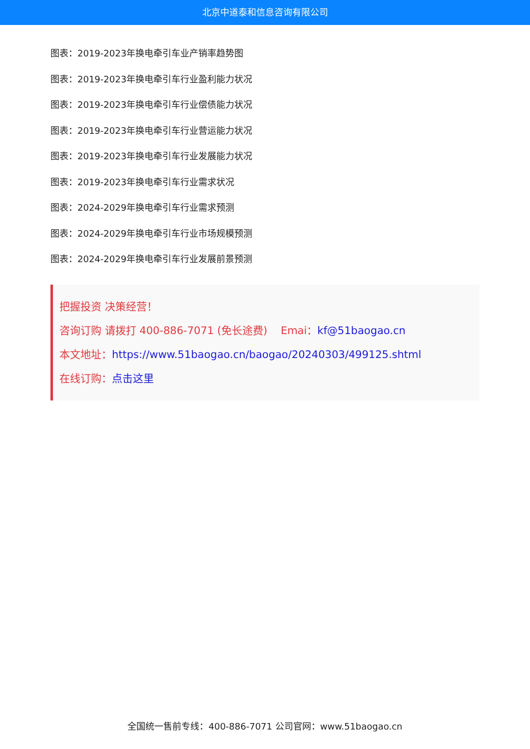北京中道泰和信息咨询有限公司
图表：2019-2023年换电牵引车业产销率趋势图
图表：2019-2023年换电牵引车行业盈利能力状况
图表：2019-2023年换电牵引车行业偿债能力状况
图表：2019-2023年换电牵引车行业营运能力状况
图表：2019-2023年换电牵引车行业发展能力状况
图表：2019-2023年换电牵引车行业需求状况
图表：2024-2029年换电牵引车行业需求预测
图表：2024-2029年换电牵引车行业市场规模预测
图表：2024-2029年换电牵引车行业发展前景预测
把握投资 决策经营！
咨询订购 请拨打 400-886-7071 (免长途费) Emai：kf@51baogao.cn
本文地址：https://www.51baogao.cn/baogao/20240303/499125.shtml
在线订购：点击这里
全国统一售前专线：400-886-7071 公司官网：www.51baogao.cn